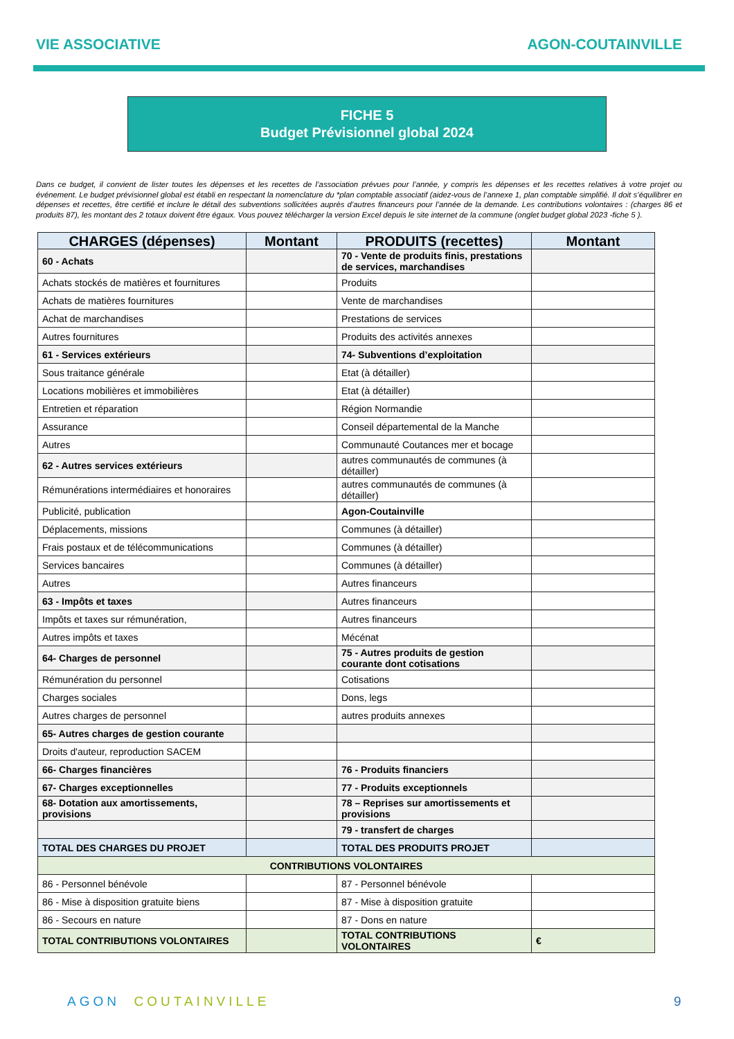VIE ASSOCIATIVE AGON-COUTAINVILLE
FICHE 5
Budget Prévisionnel global 2024
Dans ce budget, il convient de lister toutes les dépenses et les recettes de l’association prévues pour l’année, y compris les dépenses et les recettes relatives à votre projet ou événement. Le budget prévisionnel global est établi en respectant la nomenclature du *plan comptable associatif (aidez-vous de l’annexe 1, plan comptable simplifié. Il doit s’équilibrer en dépenses et recettes, être certifié et inclure le détail des subventions sollicitées auprès d’autres financeurs pour l’année de la demande. Les contributions volontaires : (charges 86 et produits 87), les montant des 2 totaux doivent être égaux. Vous pouvez télécharger la version Excel depuis le site internet de la commune (onglet budget global 2023 -fiche 5 ).
| CHARGES (dépenses) | Montant | PRODUITS (recettes) | Montant |
| --- | --- | --- | --- |
| 60 - Achats | | 70 - Vente de produits finis, prestations de services, marchandises | |
| Achats stockés de matières et fournitures | | Produits | |
| Achats de matières fournitures | | Vente de marchandises | |
| Achat de marchandises | | Prestations de services | |
| Autres fournitures | | Produits des activités annexes | |
| 61 - Services extérieurs | | 74- Subventions d’exploitation | |
| Sous traitance générale | | Etat (à détailler) | |
| Locations mobilières et immobilières | | Etat (à détailler) | |
| Entretien et réparation | | Région Normandie | |
| Assurance | | Conseil départemental de la Manche | |
| Autres | | Communauté Coutances mer et bocage | |
| 62 - Autres services extérieurs | | autres communautés de communes (à détailler) | |
| Rémunérations intermédiaires et honoraires | | autres communautés de communes (à détailler) | |
| Publicité, publication | | Agon-Coutainville | |
| Déplacements, missions | | Communes (à détailler) | |
| Frais postaux et de télécommunications | | Communes (à détailler) | |
| Services bancaires | | Communes (à détailler) | |
| Autres | | Autres financeurs | |
| 63 - Impôts et taxes | | Autres financeurs | |
| Impôts et taxes sur rémunération, | | Autres financeurs | |
| Autres impôts et taxes | | Mécénat | |
| 64- Charges de personnel | | 75 - Autres produits de gestion courante dont cotisations | |
| Rémunération du personnel | | Cotisations | |
| Charges sociales | | Dons, legs | |
| Autres charges de personnel | | autres produits annexes | |
| 65- Autres charges de gestion courante | | | |
| Droits d'auteur, reproduction SACEM | | | |
| 66- Charges financières | | 76 - Produits financiers | |
| 67- Charges exceptionnelles | | 77 - Produits exceptionnels | |
| 68- Dotation aux amortissements, provisions | | 78 – Reprises sur amortissements et provisions | |
| | | 79 - transfert de charges | |
| TOTAL DES CHARGES DU PROJET | | TOTAL DES PRODUITS PROJET | |
| CONTRIBUTIONS VOLONTAIRES | | | |
| 86 - Personnel bénévole | | 87 - Personnel bénévole | |
| 86 - Mise à disposition gratuite biens | | 87 - Mise à disposition gratuite | |
| 86 - Secours en nature | | 87 - Dons en nature | |
| TOTAL CONTRIBUTIONS VOLONTAIRES | | TOTAL CONTRIBUTIONS VOLONTAIRES | € |
AGON COUTAINVILLE 9